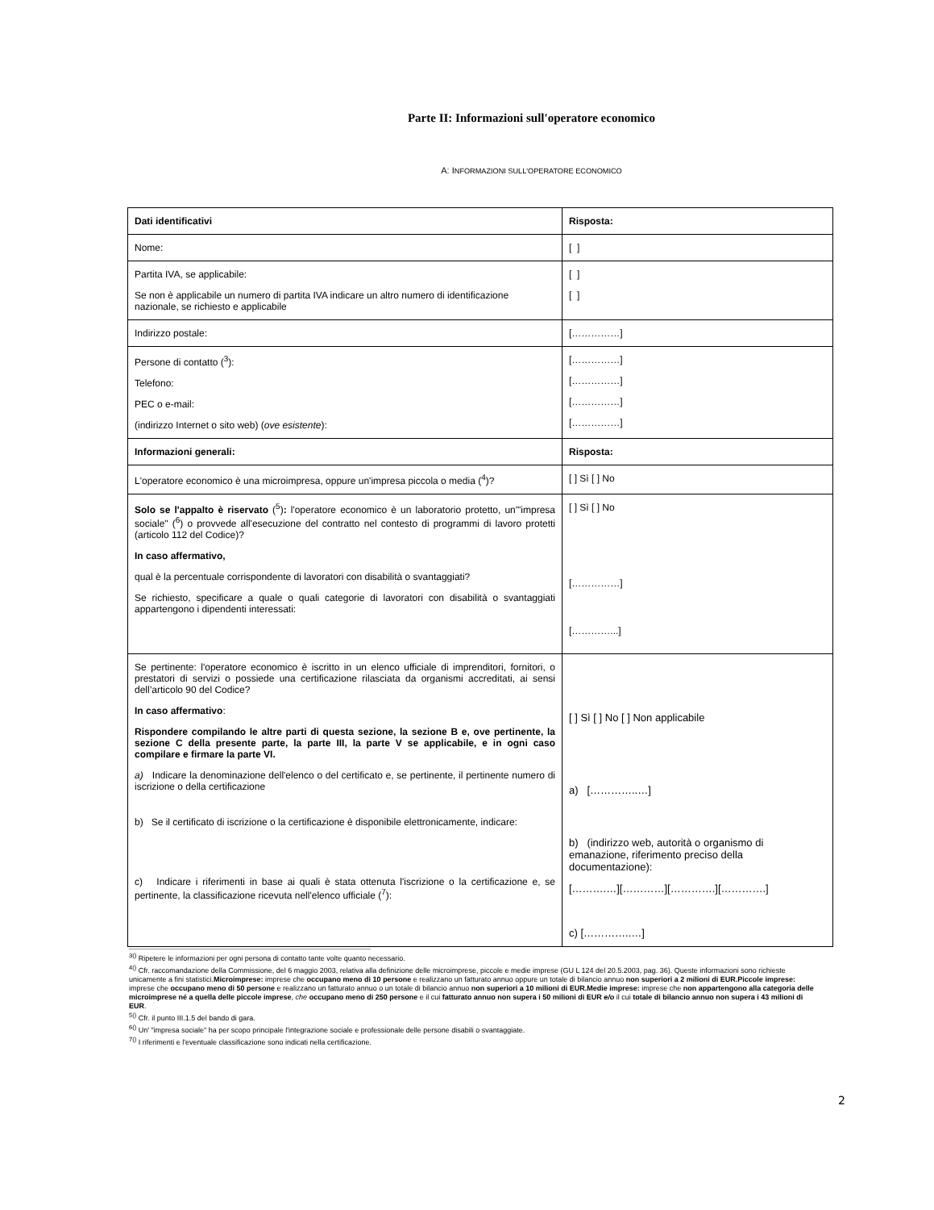Parte II: Informazioni sull'operatore economico
A: INFORMAZIONI SULL'OPERATORE ECONOMICO
| Dati identificativi | Risposta: |
| --- | --- |
| Nome: | [ ] |
| Partita IVA, se applicabile: Se non è applicabile un numero di partita IVA indicare un altro numero di identificazione nazionale, se richiesto e applicabile | [ ] [ ] |
| Indirizzo postale: | [……………] |
| Persone di contatto (<sup>3</sup>): Telefono: PEC o e-mail: (indirizzo Internet o sito web) ( ove esistente ): | [……………] [……………] [……………] [……………] |
| Informazioni generali: | Risposta: |
| L'operatore economico è una microimpresa, oppure un'impresa piccola o media (<sup>4</sup>)? | [ ] Sì [ ] No |
| Solo se l'appalto è riservato (<sup>5</sup>) : l'operatore economico è un laboratorio protetto, un'"impresa sociale" (<sup>6</sup>) o provvede all'esecuzione del contratto nel contesto di programmi di lavoro protetti (articolo 112 del Codice)? In caso affermativo, qual è la percentuale corrispondente di lavoratori con disabilità o svantaggiati? Se richiesto, specificare a quale o quali categorie di lavoratori con disabilità o svantaggiati appartengono i dipendenti interessati: | [ ] Sì [ ] No [……………] […………...] |
| Se pertinente: l'operatore economico è iscritto in un elenco ufficiale di imprenditori, fornitori, o prestatori di servizi o possiede una certificazione rilasciata da organismi accreditati, ai sensi dell’articolo 90 del Codice? In caso affermativo : Rispondere compilando le altre parti di questa sezione, la sezione B e, ove pertinente, la sezione C della presente parte, la parte III, la parte V se applicabile, e in ogni caso compilare e firmare la parte VI. a) Indicare la denominazione dell'elenco o del certificato e, se pertinente, il pertinente numero di iscrizione o della certificazione b) Se il certificato di iscrizione o la certificazione è disponibile elettronicamente, indicare: c) Indicare i riferimenti in base ai quali è stata ottenuta l'iscrizione o la certificazione e, se pertinente, la classificazione ricevuta nell'elenco ufficiale (<sup>7</sup>): | [ ] Sì [ ] No [ ] Non applicabile a) […………..…] b) (indirizzo web, autorità o organismo di emanazione, riferimento preciso della documentazione): [……….…][…………][………….][………….] c) […………..…] |
<sup>3()</sup> Ripetere le informazioni per ogni persona di contatto tante volte quanto necessario.
<sup>4()</sup> Cfr. raccomandazione della Commissione, del 6 maggio 2003, relativa alla definizione delle microimprese, piccole e medie imprese (GU L 124 del 20.5.2003, pag. 36). Queste informazioni sono richieste unicamente a fini statistici.Microimprese: imprese che occupano meno di 10 persone e realizzano un fatturato annuo oppure un totale di bilancio annuo non superiori a 2 milioni di EUR.Piccole imprese: imprese che occupano meno di 50 persone e realizzano un fatturato annuo o un totale di bilancio annuo non superiori a 10 milioni di EUR.Medie imprese: imprese che non appartengono alla categoria delle microimprese né a quella delle piccole imprese, che occupano meno di 250 persone e il cui fatturato annuo non supera i 50 milioni di EUR e/o il cui totale di bilancio annuo non supera i 43 milioni di EUR.
<sup>5()</sup> Cfr. il punto III.1.5 del bando di gara.
<sup>6()</sup> Un' "impresa sociale" ha per scopo principale l'integrazione sociale e professionale delle persone disabili o svantaggiate.
<sup>7()</sup> I riferimenti e l'eventuale classificazione sono indicati nella certificazione.
2